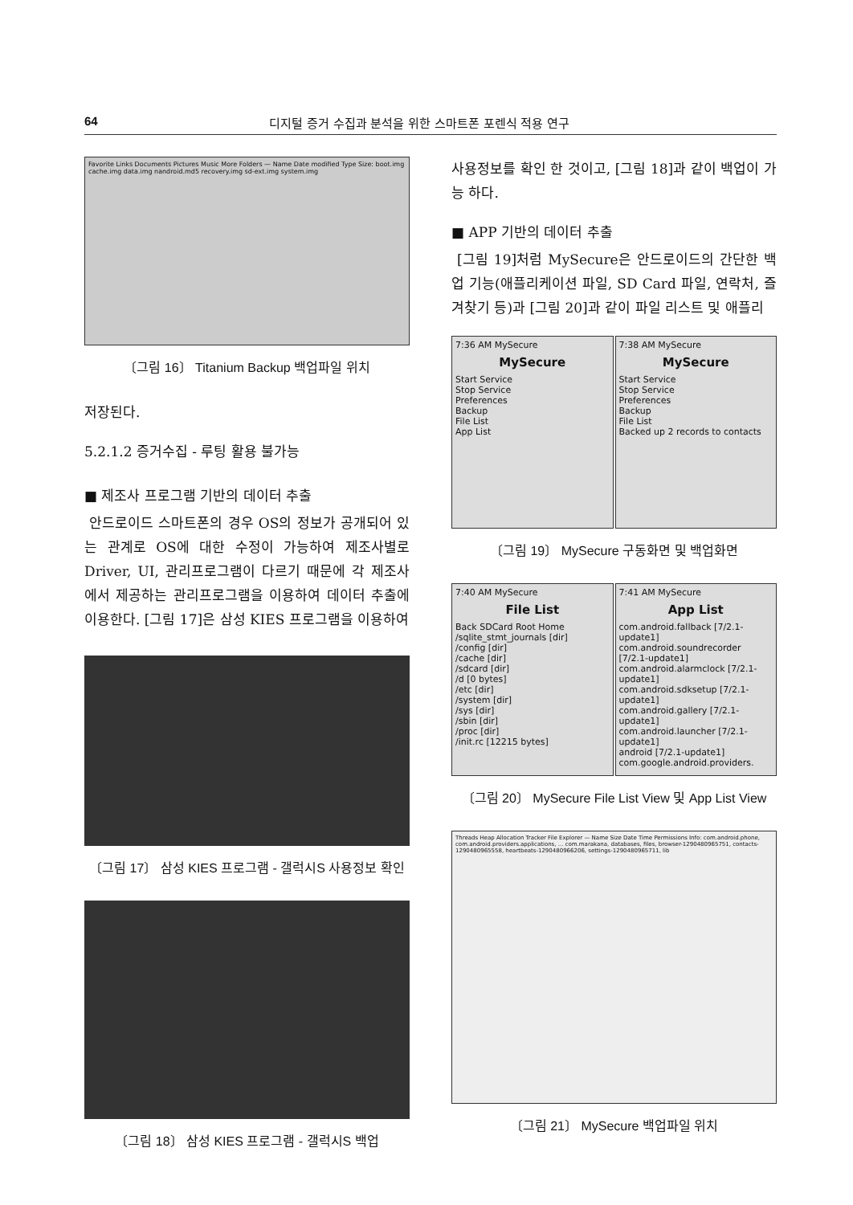64 디지털 증거 수집과 분석을 위한 스마트폰 포렌식 적용 연구
Favorite Links Documents Pictures Music More Folders — Name Date modified Type Size: boot.img cache.img data.img nandroid.md5 recovery.img sd-ext.img system.img
〔그림 16〕 Titanium Backup 백업파일 위치
저장된다.
5.2.1.2 증거수집 - 루팅 활용 불가능
■ 제조사 프로그램 기반의 데이터 추출
안드로이드 스마트폰의 경우 OS의 정보가 공개되어 있는 관계로 OS에 대한 수정이 가능하여 제조사별로 Driver, UI, 관리프로그램이 다르기 때문에 각 제조사에서 제공하는 관리프로그램을 이용하여 데이터 추출에 이용한다. [그림 17]은 삼성 KIES 프로그램을 이용하여
〔그림 17〕 삼성 KIES 프로그램 - 갤럭시S 사용정보 확인
〔그림 18〕 삼성 KIES 프로그램 - 갤럭시S 백업
사용정보를 확인 한 것이고, [그림 18]과 같이 백업이 가능 하다.
■ APP 기반의 데이터 추출
[그림 19]처럼 MySecure은 안드로이드의 간단한 백업 기능(애플리케이션 파일, SD Card 파일, 연락처, 즐겨찾기 등)과 [그림 20]과 같이 파일 리스트 및 애플리
7:36 AM MySecure
MySecure
Start Service
Stop Service
Preferences
Backup
File List
App List
7:38 AM MySecure
MySecure
Start Service
Stop Service
Preferences
Backup
File List
Backed up 2 records to contacts
〔그림 19〕 MySecure 구동화면 및 백업화면
7:40 AM MySecure
File List
Back SDCard Root Home
/sqlite_stmt_journals [dir]
/config [dir]
/cache [dir]
/sdcard [dir]
/d [0 bytes]
/etc [dir]
/system [dir]
/sys [dir]
/sbin [dir]
/proc [dir]
/init.rc [12215 bytes]
7:41 AM MySecure
App List
com.android.fallback [7/2.1-update1]
com.android.soundrecorder [7/2.1-update1]
com.android.alarmclock [7/2.1-update1]
com.android.sdksetup [7/2.1-update1]
com.android.gallery [7/2.1-update1]
com.android.launcher [7/2.1-update1]
android [7/2.1-update1]
com.google.android.providers.
〔그림 20〕 MySecure File List View 및 App List View
Threads Heap Allocation Tracker File Explorer — Name Size Date Time Permissions Info: com.android.phone, com.android.providers.applications, ... com.marakana, databases, files, browser-1290480965751, contacts-1290480965558, heartbeats-1290480966206, settings-1290480965711, lib
〔그림 21〕 MySecure 백업파일 위치